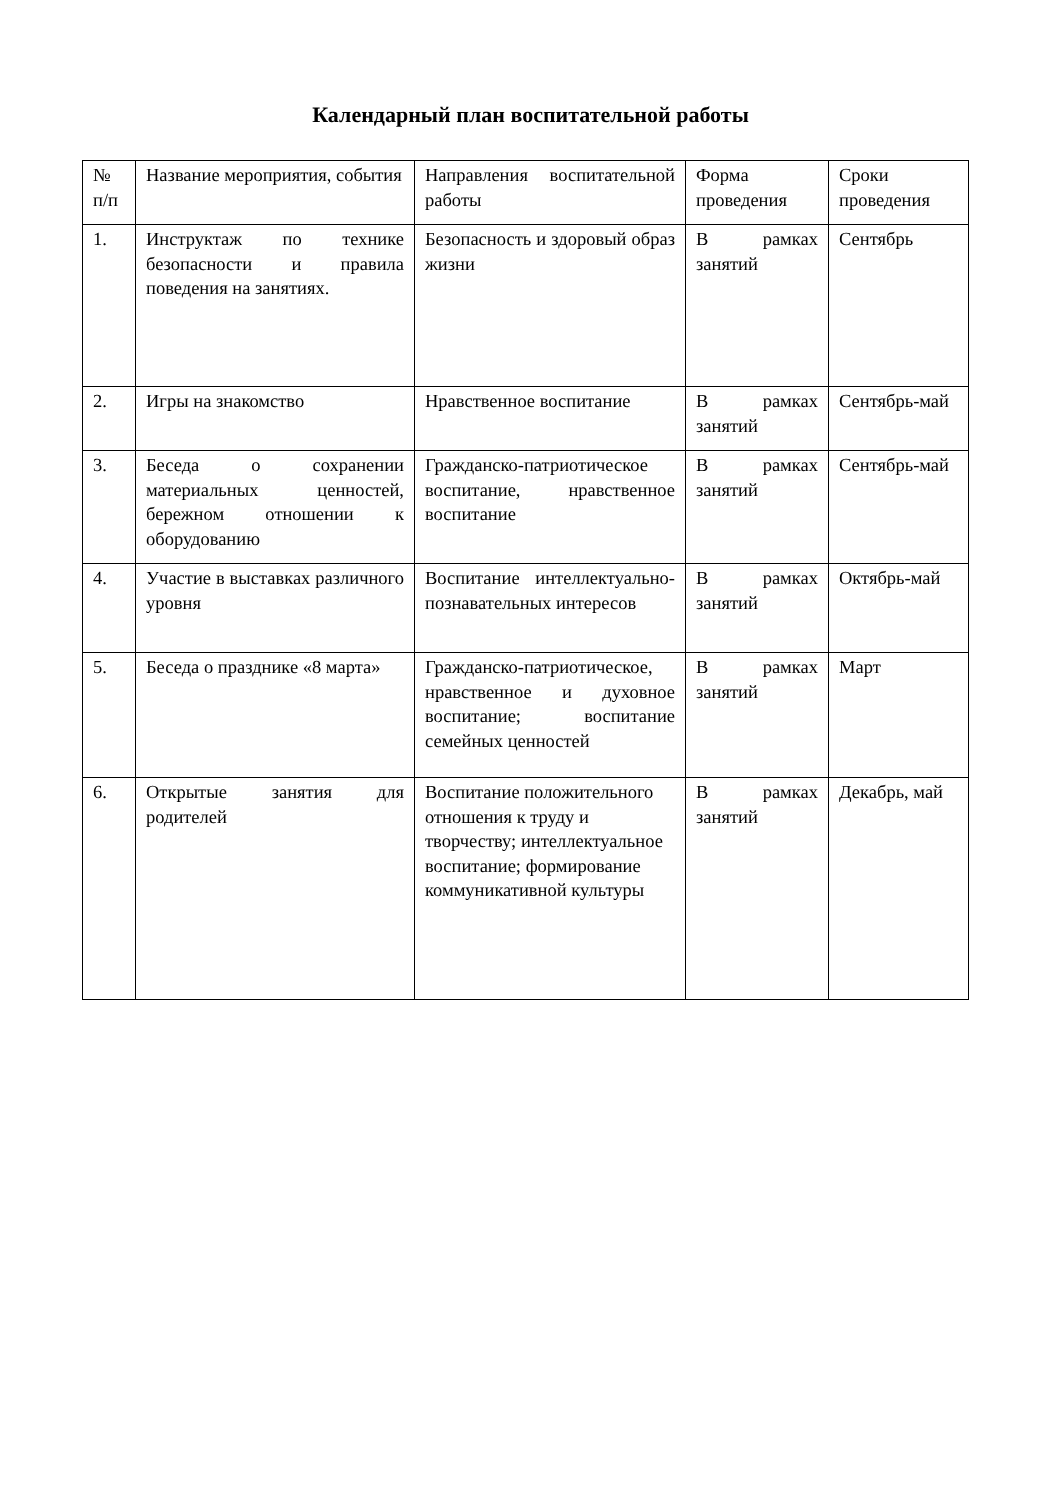Календарный план воспитательной работы
| № п/п | Название мероприятия, события | Направления воспитательной работы | Форма проведения | Сроки проведения |
| 1. | Инструктаж по технике безопасности и правила поведения на занятиях. | Безопасность и здоровый образ жизни | В рамках занятий | Сентябрь |
| 2. | Игры на знакомство | Нравственное воспитание | В рамках занятий | Сентябрь-май |
| 3. | Беседа о сохранении материальных ценностей, бережном отношении к оборудованию | Гражданско-патриотическое воспитание, нравственное воспитание | В рамках занятий | Сентябрь-май |
| 4. | Участие в выставках различного уровня | Воспитание интеллектуально-познавательных интересов | В рамках занятий | Октябрь-май |
| 5. | Беседа о празднике «8 марта» | Гражданско-патриотическое, нравственное и духовное воспитание; воспитание семейных ценностей | В рамках занятий | Март |
| 6. | Открытые занятия для родителей | Воспитание положительного отношения к труду и творчеству; интеллектуальное воспитание; формирование коммуникативной культуры | В рамках занятий | Декабрь, май |